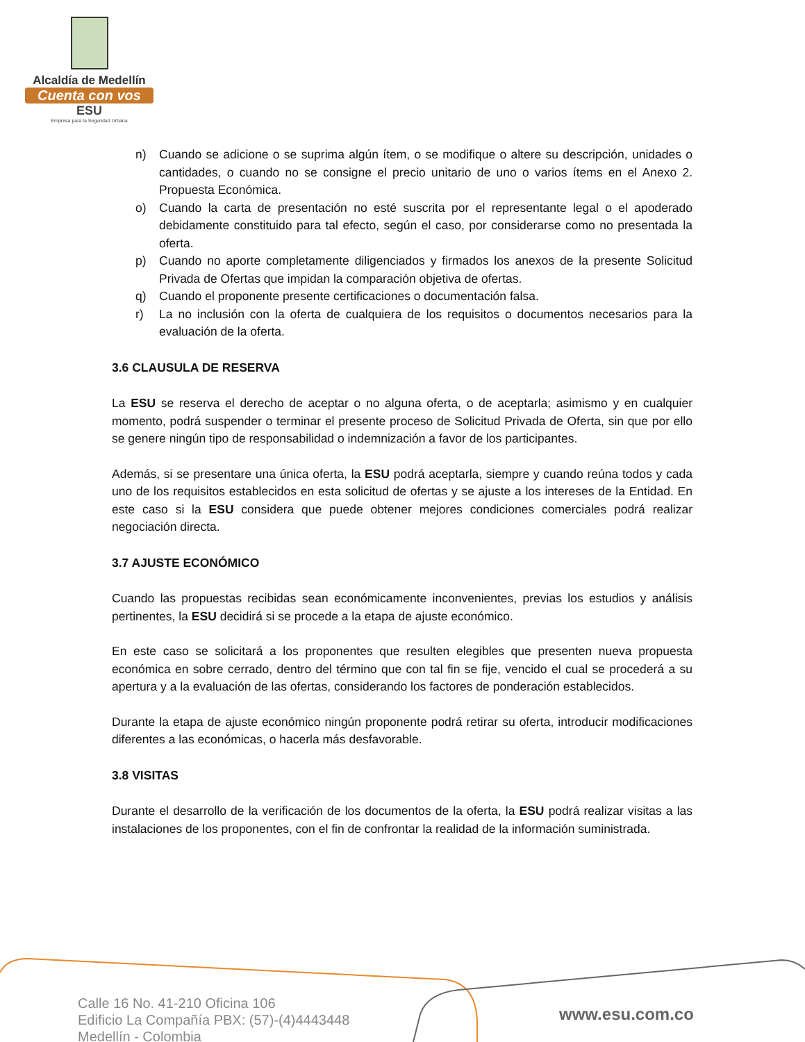Alcaldía de Medellín
Cuenta con vos
ESU
Empresa para la Seguridad Urbana
n) Cuando se adicione o se suprima algún ítem, o se modifique o altere su descripción, unidades o cantidades, o cuando no se consigne el precio unitario de uno o varios ítems en el Anexo 2. Propuesta Económica.
o) Cuando la carta de presentación no esté suscrita por el representante legal o el apoderado debidamente constituido para tal efecto, según el caso, por considerarse como no presentada la oferta.
p) Cuando no aporte completamente diligenciados y firmados los anexos de la presente Solicitud Privada de Ofertas que impidan la comparación objetiva de ofertas.
q) Cuando el proponente presente certificaciones o documentación falsa.
r) La no inclusión con la oferta de cualquiera de los requisitos o documentos necesarios para la evaluación de la oferta.
3.6 CLAUSULA DE RESERVA
La ESU se reserva el derecho de aceptar o no alguna oferta, o de aceptarla; asimismo y en cualquier momento, podrá suspender o terminar el presente proceso de Solicitud Privada de Oferta, sin que por ello se genere ningún tipo de responsabilidad o indemnización a favor de los participantes.
Además, si se presentare una única oferta, la ESU podrá aceptarla, siempre y cuando reúna todos y cada uno de los requisitos establecidos en esta solicitud de ofertas y se ajuste a los intereses de la Entidad. En este caso si la ESU considera que puede obtener mejores condiciones comerciales podrá realizar negociación directa.
3.7 AJUSTE ECONÓMICO
Cuando las propuestas recibidas sean económicamente inconvenientes, previas los estudios y análisis pertinentes, la ESU decidirá si se procede a la etapa de ajuste económico.
En este caso se solicitará a los proponentes que resulten elegibles que presenten nueva propuesta económica en sobre cerrado, dentro del término que con tal fin se fije, vencido el cual se procederá a su apertura y a la evaluación de las ofertas, considerando los factores de ponderación establecidos.
Durante la etapa de ajuste económico ningún proponente podrá retirar su oferta, introducir modificaciones diferentes a las económicas, o hacerla más desfavorable.
3.8 VISITAS
Durante el desarrollo de la verificación de los documentos de la oferta, la ESU podrá realizar visitas a las instalaciones de los proponentes, con el fin de confrontar la realidad de la información suministrada.
Calle 16 No. 41-210 Oficina 106
Edificio La Compañía PBX: (57)-(4)4443448
Medellín - Colombia
www.esu.com.co